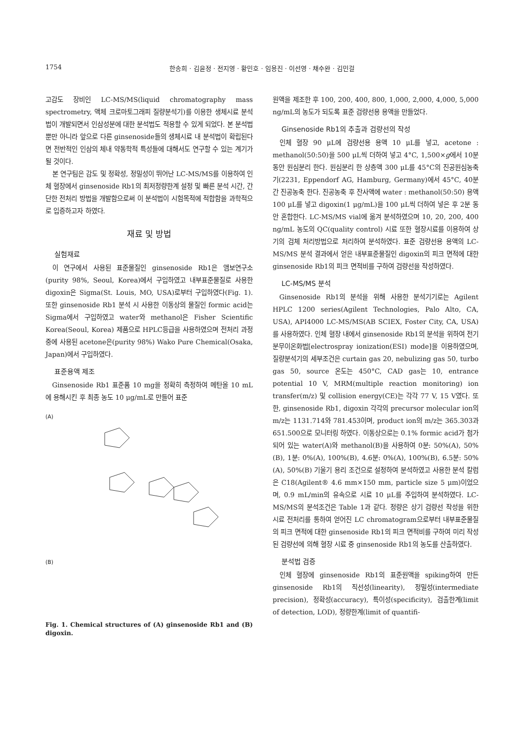1754 한송희 · 김윤정 · 전지영 · 황민호 · 임용진 · 이선영 · 채수완 · 김민걸
고감도 장비인 LC-MS/MS(liquid chromatography mass spectrometry, 액체 크로마토그래피 질량분석기)를 이용한 생체시료 분석법이 개발되면서 인삼성분에 대한 분석법도 적용할 수 있게 되었다. 본 분석법뿐만 아니라 앞으로 다른 ginsenoside들의 생체시료 내 분석법이 확립된다면 전반적인 인삼의 체내 약동학적 특성들에 대해서도 연구할 수 있는 계기가 될 것이다.
본 연구팀은 감도 및 정확성, 정밀성이 뛰어난 LC-MS/MS를 이용하여 인체 혈장에서 ginsenoside Rb1의 최저정량한계 설정 및 빠른 분석 시간, 간단한 전처리 방법을 개발함으로써 이 분석법이 시험목적에 적합함을 과학적으로 입증하고자 하였다.
재료 및 방법
실험재료
이 연구에서 사용된 표준물질인 ginsenoside Rb1은 앰보연구소(purity 98%, Seoul, Korea)에서 구입하였고 내부표준물질로 사용한 digoxin은 Sigma(St. Louis, MO, USA)로부터 구입하였다(Fig. 1). 또한 ginsenoside Rb1 분석 시 사용한 이동상의 물질인 formic acid는 Sigma에서 구입하였고 water와 methanol은 Fisher Scientific Korea(Seoul, Korea) 제품으로 HPLC등급을 사용하였으며 전처리 과정 중에 사용된 acetone은(purity 98%) Wako Pure Chemical(Osaka, Japan)에서 구입하였다.
표준용액 제조
Ginsenoside Rb1 표준품 10 mg을 정확히 측정하여 메탄올 10 mL에 용해시킨 후 최종 농도 10 μg/mL로 만들어 표준
(A)(B)
Fig. 1. Chemical structures of (A) ginsenoside Rb1 and (B) digoxin.
원액을 제조한 후 100, 200, 400, 800, 1,000, 2,000, 4,000, 5,000 ng/mL의 농도가 되도록 표준 검량선용 용액을 만들었다.
Ginsenoside Rb1의 추출과 검량선의 작성
인체 혈장 90 μL에 검량선용 용액 10 μL를 넣고, acetone : methanol(50:50)을 500 μL씩 더하여 넣고 4°C, 1,500×g에서 10분 동안 원심분리 한다. 원심분리 한 상층액 300 μL를 45°C의 진공원심농축기(2231, Eppendorf AG, Hamburg, Germany)에서 45°C, 40분간 진공농축 한다. 진공농축 후 잔사액에 water : methanol(50:50) 용액 100 μL를 넣고 digoxin(1 μg/mL)을 100 μL씩 더하여 넣은 후 2분 동안 혼합한다. LC-MS/MS vial에 옮겨 분석하였으며 10, 20, 200, 400 ng/mL 농도의 QC(quality control) 시료 또한 혈장시료를 이용하여 상기의 검체 처리방법으로 처리하여 분석하였다. 표준 검량선용 용액의 LC-MS/MS 분석 결과에서 얻은 내부표준물질인 digoxin의 피크 면적에 대한 ginsenoside Rb1의 피크 면적비를 구하여 검량선을 작성하였다.
LC-MS/MS 분석
Ginsenoside Rb1의 분석을 위해 사용한 분석기기로는 Agilent HPLC 1200 series(Agilent Technologies, Palo Alto, CA, USA), API4000 LC-MS/MS(AB SCIEX, Foster City, CA, USA)를 사용하였다. 인체 혈장 내에서 ginsenoside Rb1의 분석을 위하여 전기분무이온화법[electrospray ionization(ESI) mode]을 이용하였으며, 질량분석기의 세부조건은 curtain gas 20, nebulizing gas 50, turbo gas 50, source 온도는 450°C, CAD gas는 10, entrance potential 10 V, MRM(multiple reaction monitoring) ion transfer(m/z) 및 collision energy(CE)는 각각 77 V, 15 V였다. 또한, ginsenoside Rb1, digoxin 각각의 precursor molecular ion의 m/z는 1131.714와 781.453이며, product ion의 m/z는 365.303과 651.500으로 모니터링 하였다. 이동상으로는 0.1% formic acid가 첨가되어 있는 water(A)와 methanol(B)을 사용하여 0분: 50%(A), 50%(B), 1분: 0%(A), 100%(B), 4.6분: 0%(A), 100%(B), 6.5분: 50%(A), 50%(B) 기울기 용리 조건으로 설정하여 분석하였고 사용한 분석 칼럼은 C18(Agilent® 4.6 mm×150 mm, particle size 5 μm)이었으며, 0.9 mL/min의 유속으로 시료 10 μL를 주입하여 분석하였다. LC-MS/MS의 분석조건은 Table 1과 같다. 정량은 상기 검량선 작성을 위한 시료 전처리를 통하여 얻어진 LC chromatogram으로부터 내부표준물질의 피크 면적에 대한 ginsenoside Rb1의 피크 면적비를 구하여 미리 작성된 검량선에 의해 혈장 시료 중 ginsenoside Rb1의 농도를 산출하였다.
분석법 검증
인체 혈장에 ginsenoside Rb1의 표준원액을 spiking하여 만든 ginsenoside Rb1의 직선성(linearity), 정밀성(intermediate precision), 정확성(accuracy), 특이성(specificity), 검출한계(limit of detection, LOD), 정량한계(limit of quantifi-